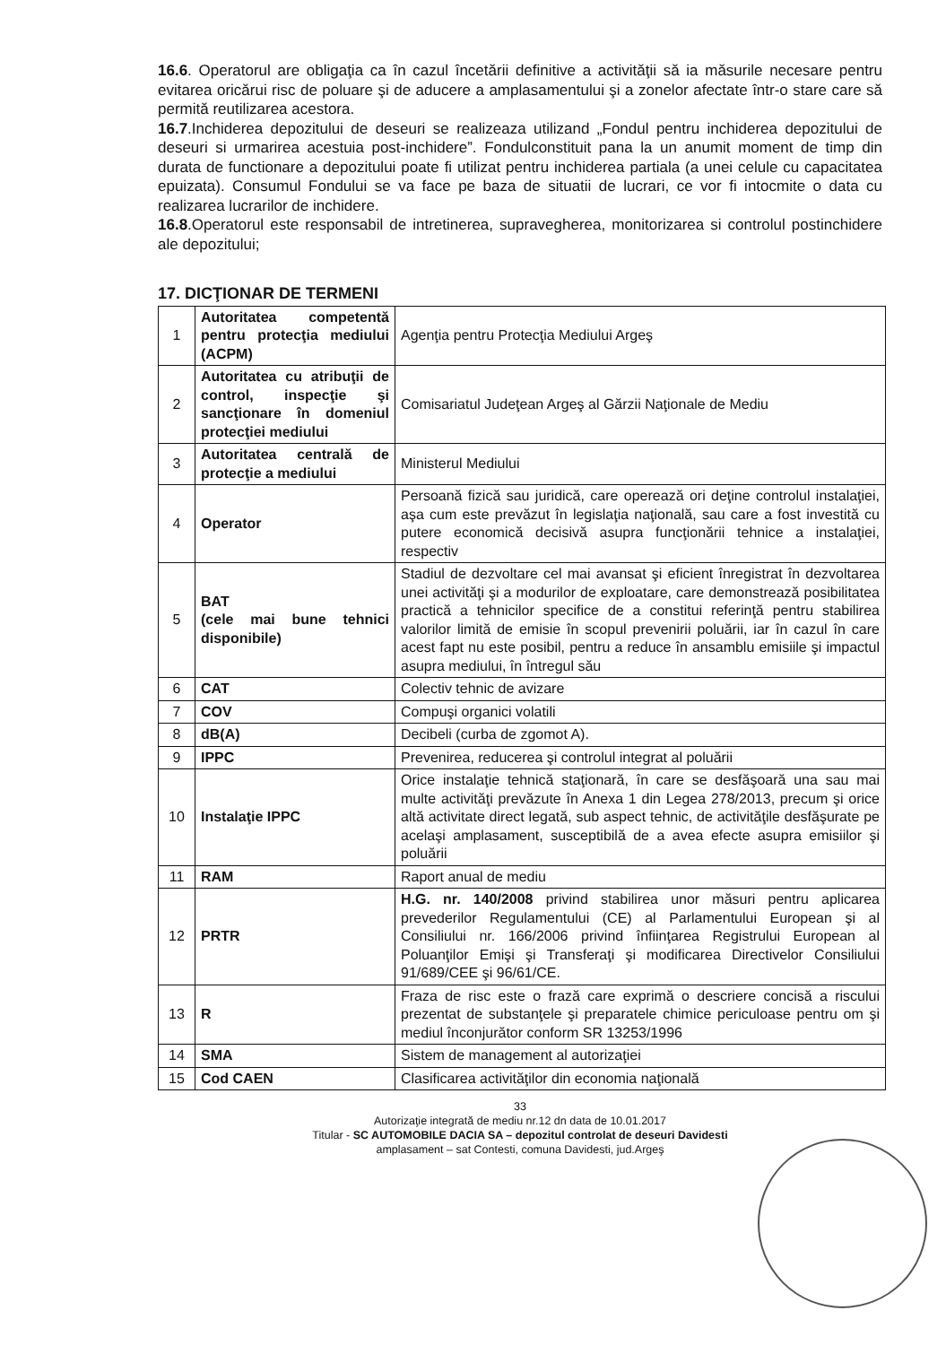16.6. Operatorul are obligaţia ca în cazul încetării definitive a activităţii să ia măsurile necesare pentru evitarea oricărui risc de poluare şi de aducere a amplasamentului şi a zonelor afectate într-o stare care să permită reutilizarea acestora.
16.7.Inchiderea depozitului de deseuri se realizeaza utilizand „Fondul pentru inchiderea depozitului de deseuri si urmarirea acestuia post-inchidere”. Fondulconstituit pana la un anumit moment de timp din durata de functionare a depozitului poate fi utilizat pentru inchiderea partiala (a unei celule cu capacitatea epuizata). Consumul Fondului se va face pe baza de situatii de lucrari, ce vor fi intocmite o data cu realizarea lucrarilor de inchidere.
16.8.Operatorul este responsabil de intretinerea, supravegherea, monitorizarea si controlul postinchidere ale depozitului;
17. DICŢIONAR DE TERMENI
| 1 | Autoritatea competentă pentru protecţia mediului (ACPM) | Agenţia pentru Protecţia Mediului Argeş |
| 2 | Autoritatea cu atribuţii de control, inspecţie şi sancţionare în domeniul protecţiei mediului | Comisariatul Judeţean Argeş al Gărzii Naţionale de Mediu |
| 3 | Autoritatea centrală de protecţie a mediului | Ministerul Mediului |
| 4 | Operator | Persoană fizică sau juridică, care operează ori deţine controlul instalaţiei, aşa cum este prevăzut în legislaţia naţională, sau care a fost investită cu putere economică decisivă asupra funcţionării tehnice a instalaţiei, respectiv |
| 5 | BAT (cele mai bune tehnici disponibile) | Stadiul de dezvoltare cel mai avansat şi eficient înregistrat în dezvoltarea unei activităţi şi a modurilor de exploatare, care demonstrează posibilitatea practică a tehnicilor specifice de a constitui referinţă pentru stabilirea valorilor limită de emisie în scopul prevenirii poluării, iar în cazul în care acest fapt nu este posibil, pentru a reduce în ansamblu emisiile şi impactul asupra mediului, în întregul său |
| 6 | CAT | Colectiv tehnic de avizare |
| 7 | COV | Compuşi organici volatili |
| 8 | dB(A) | Decibeli (curba de zgomot A). |
| 9 | IPPC | Prevenirea, reducerea şi controlul integrat al poluării |
| 10 | Instalaţie IPPC | Orice instalaţie tehnică staţionară, în care se desfăşoară una sau mai multe activităţi prevăzute în Anexa 1 din Legea 278/2013, precum şi orice altă activitate direct legată, sub aspect tehnic, de activităţile desfăşurate pe acelaşi amplasament, susceptibilă de a avea efecte asupra emisiilor şi poluării |
| 11 | RAM | Raport anual de mediu |
| 12 | PRTR | H.G. nr. 140/2008 privind stabilirea unor măsuri pentru aplicarea prevederilor Regulamentului (CE) al Parlamentului European şi al Consiliului nr. 166/2006 privind înfiinţarea Registrului European al Poluanţilor Emişi şi Transferaţi şi modificarea Directivelor Consiliului 91/689/CEE şi 96/61/CE. |
| 13 | R | Fraza de risc este o frază care exprimă o descriere concisă a riscului prezentat de substanţele şi preparatele chimice periculoase pentru om şi mediul înconjurător conform SR 13253/1996 |
| 14 | SMA | Sistem de management al autorizaţiei |
| 15 | Cod CAEN | Clasificarea activităţilor din economia naţională |
33
Autorizaţie integrată de mediu nr.12 dn data de 10.01.2017
Titular - SC AUTOMOBILE DACIA SA – depozitul controlat de deseuri Davidesti
amplasament – sat Contesti, comuna Davidesti, jud.Argeş